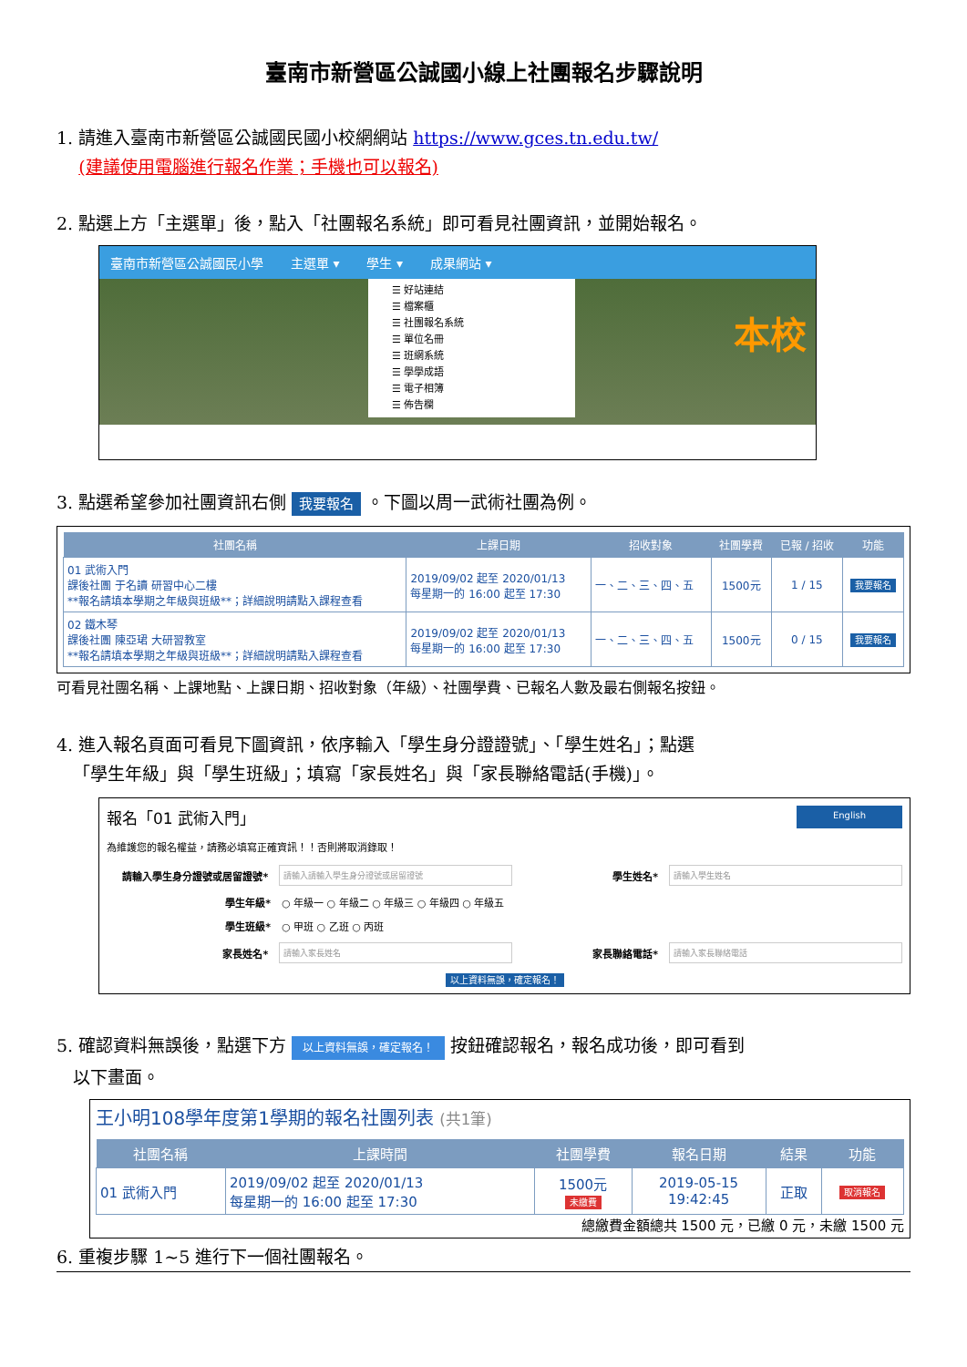臺南市新營區公誠國小線上社團報名步驟說明
1. 請進入臺南市新營區公誠國民國小校網網站 https://www.gces.tn.edu.tw/
(建議使用電腦進行報名作業；手機也可以報名)
2. 點選上方「主選單」後，點入「社團報名系統」即可看見社團資訊，並開始報名。
臺南市新營區公誠國民小學 主選單 ▾ 學生 ▾ 成果網站 ▾
☰ 好站連結
☰ 檔案櫃
☰ 社團報名系統
☰ 單位名冊
☰ 班網系統
☰ 學學成語
☰ 電子相簿
☰ 佈告欄
本校
3. 點選希望參加社團資訊右側 我要報名 。下圖以周一武術社團為例。
| 社團名稱 | 上課日期 | 招收對象 | 社團學費 | 已報 / 招收 | 功能 |
| --- | --- | --- | --- | --- | --- |
| 01 武術入門 課後社團 于名讀 研習中心二樓 **報名請填本學期之年級與班級**；詳細說明請點入課程查看 | 2019/09/02 起至 2020/01/13 每星期一的 16:00 起至 17:30 | 一、二、三、四、五 | 1500元 | 1 / 15 | 我要報名 |
| 02 鐵木琴 課後社團 陳亞珺 大研習教室 **報名請填本學期之年級與班級**；詳細說明請點入課程查看 | 2019/09/02 起至 2020/01/13 每星期一的 16:00 起至 17:30 | 一、二、三、四、五 | 1500元 | 0 / 15 | 我要報名 |
可看見社團名稱、上課地點、上課日期、招收對象（年級）、社團學費、已報名人數及最右側報名按鈕。
4. 進入報名頁面可看見下圖資訊，依序輸入「學生身分證證號」、「學生姓名」；點選
「學生年級」與「學生班級」；填寫「家長姓名」與「家長聯絡電話(手機)」。
報名「01 武術入門」 English
為維護您的報名權益，請務必填寫正確資訊！！否則將取消錄取！
請輸入學生身分證號或居留證號* 請輸入請輸入學生身分證號或居留證號 學生姓名* 請輸入學生姓名
學生年級* ○ 年級一 ○ 年級二 ○ 年級三 ○ 年級四 ○ 年級五
學生班級* ○ 甲班 ○ 乙班 ○ 丙班
家長姓名* 請輸入家長姓名 家長聯絡電話* 請輸入家長聯絡電話
以上資料無誤，確定報名！
5. 確認資料無誤後，點選下方 以上資料無誤，確定報名！ 按鈕確認報名，報名成功後，即可看到
以下畫面。
王小明108學年度第1學期的報名社團列表 (共1筆)
| 社團名稱 | 上課時間 | 社團學費 | 報名日期 | 結果 | 功能 |
| --- | --- | --- | --- | --- | --- |
| 01 武術入門 | 2019/09/02 起至 2020/01/13 每星期一的 16:00 起至 17:30 | 1500元 未繳費 | 2019-05-15 19:42:45 | 正取 | 取消報名 |
總繳費金額總共 1500 元，已繳 0 元，未繳 1500 元
6. 重複步驟 1~5 進行下一個社團報名。